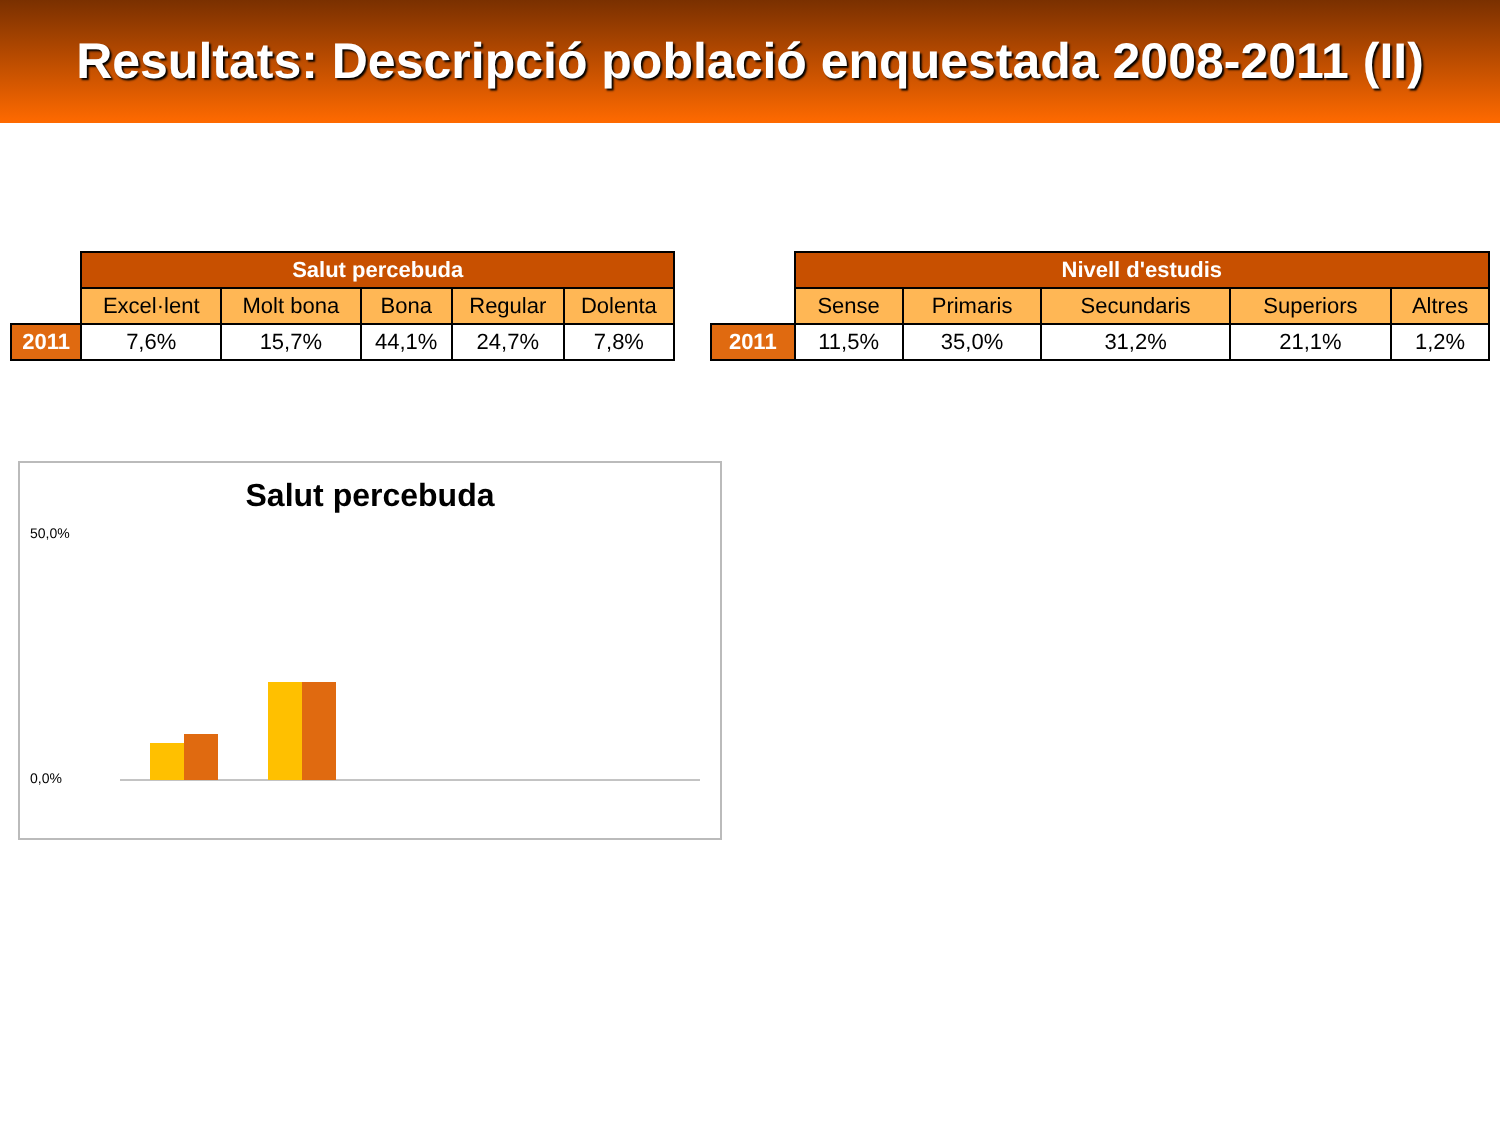Resultats: Descripció població enquestada 2008-2011 (II)
| | Salut percebuda | | | | |
| --- | --- | --- | --- | --- | --- |
| | Excel·lent | Molt bona | Bona | Regular | Dolenta |
| 2011 | 7,6% | 15,7% | 44,1% | 24,7% | 7,8% |
| | Nivell d'estudis | | | | |
| --- | --- | --- | --- | --- | --- |
| | Sense | Primaris | Secundaris | Superiors | Altres |
| 2011 | 11,5% | 35,0% | 31,2% | 21,1% | 1,2% |
Salut percebuda
50,0%
0,0%